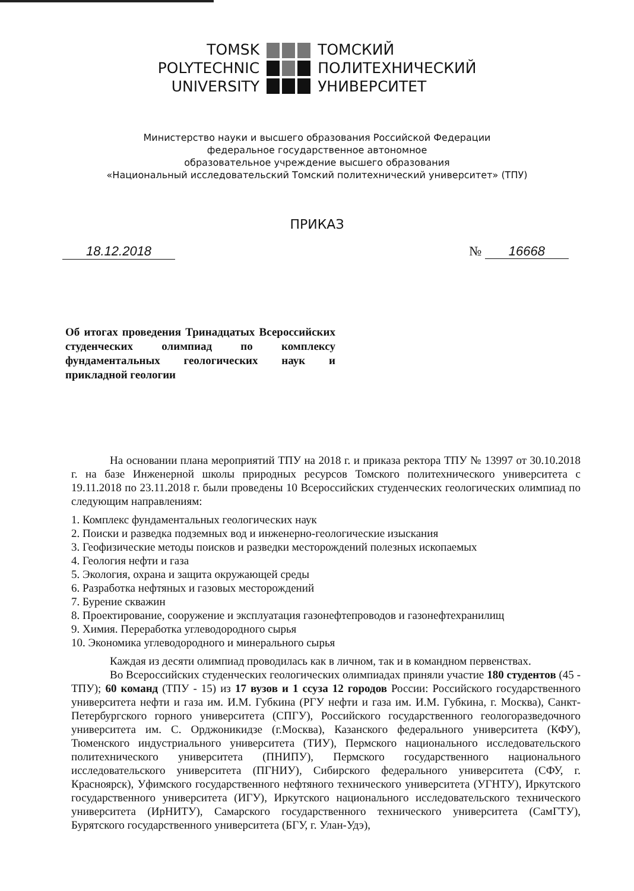TOMSK
POLYTECHNIC
UNIVERSITY
ТОМСКИЙ
ПОЛИТЕХНИЧЕСКИЙ
УНИВЕРСИТЕТ
Министерство науки и высшего образования Российской Федерации
федеральное государственное автономное
образовательное учреждение высшего образования
«Национальный исследовательский Томский политехнический университет» (ТПУ)
ПРИКАЗ
18.12.2018 № 16668
Об итогах проведения Тринадцатых Всероссийских студенческих олимпиад по комплексу фундаментальных геологических наук и прикладной геологии
На основании плана мероприятий ТПУ на 2018 г. и приказа ректора ТПУ № 13997 от 30.10.2018 г. на базе Инженерной школы природных ресурсов Томского политехнического университета с 19.11.2018 по 23.11.2018 г. были проведены 10 Всероссийских студенческих геологических олимпиад по следующим направлениям:
1. Комплекс фундаментальных геологических наук
2. Поиски и разведка подземных вод и инженерно-геологические изыскания
3. Геофизические методы поисков и разведки месторождений полезных ископаемых
4. Геология нефти и газа
5. Экология, охрана и защита окружающей среды
6. Разработка нефтяных и газовых месторождений
7. Бурение скважин
8. Проектирование, сооружение и эксплуатация газонефтепроводов и газонефтехранилищ
9. Химия. Переработка углеводородного сырья
10. Экономика углеводородного и минерального сырья
Каждая из десяти олимпиад проводилась как в личном, так и в командном первенствах.
Во Всероссийских студенческих геологических олимпиадах приняли участие 180 студентов (45 - ТПУ); 60 команд (ТПУ - 15) из 17 вузов и 1 ссуза 12 городов России: Российского государственного университета нефти и газа им. И.М. Губкина (РГУ нефти и газа им. И.М. Губкина, г. Москва), Санкт-Петербургского горного университета (СПГУ), Российского государственного геологоразведочного университета им. С. Орджоникидзе (г.Москва), Казанского федерального университета (КФУ), Тюменского индустриального университета (ТИУ), Пермского национального исследовательского политехнического университета (ПНИПУ), Пермского государственного национального исследовательского университета (ПГНИУ), Сибирского федерального университета (СФУ, г. Красноярск), Уфимского государственного нефтяного технического университета (УГНТУ), Иркутского государственного университета (ИГУ), Иркутского национального исследовательского технического университета (ИрНИТУ), Самарского государственного технического университета (СамГТУ), Бурятского государственного университета (БГУ, г. Улан-Удэ),